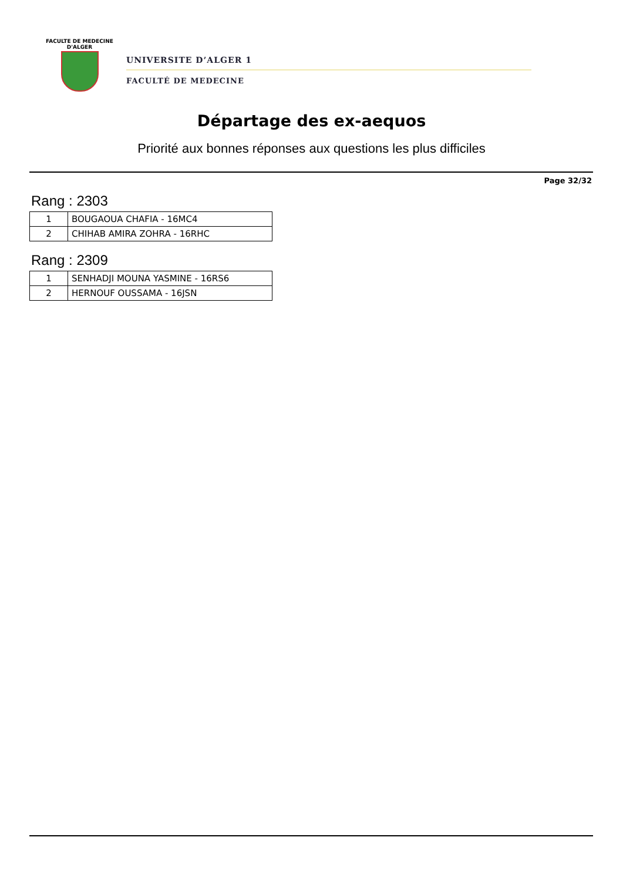FACULTE DE MEDECINE
D'ALGER
UNIVERSITE D’ALGER 1
FACULTÉ DE MEDECINE
Départage des ex-aequos
Priorité aux bonnes réponses aux questions les plus difficiles
Page 32/32
Rang : 2303
| 1 | BOUGAOUA CHAFIA - 16MC4 |
| 2 | CHIHAB AMIRA ZOHRA - 16RHC |
Rang : 2309
| 1 | SENHADJI MOUNA YASMINE - 16RS6 |
| 2 | HERNOUF OUSSAMA - 16JSN |